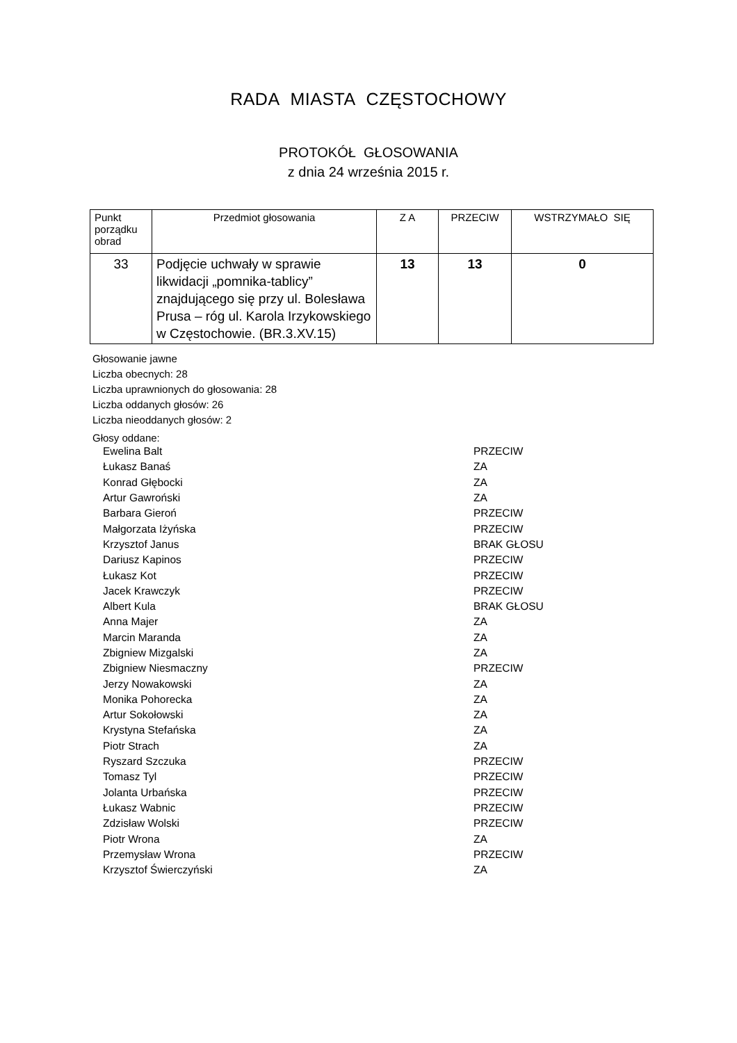RADA MIASTA CZĘSTOCHOWY
PROTOKÓŁ GŁOSOWANIA
z dnia 24 września 2015 r.
| Punkt porządku obrad | Przedmiot głosowania | Z A | PRZECIW | WSTRZYMAŁO SIĘ |
| --- | --- | --- | --- | --- |
| 33 | Podjęcie uchwały w sprawie likwidacji „pomnika-tablicy” znajdującego się przy ul. Bolesława Prusa – róg ul. Karola Irzykowskiego w Częstochowie. (BR.3.XV.15) | 13 | 13 | 0 |
Głosowanie jawne
Liczba obecnych: 28
Liczba uprawnionych do głosowania: 28
Liczba oddanych głosów: 26
Liczba nieoddanych głosów: 2
Głosy oddane:
| Ewelina Balt | PRZECIW |
| Łukasz Banaś | ZA |
| Konrad Głębocki | ZA |
| Artur Gawroński | ZA |
| Barbara Gieroń | PRZECIW |
| Małgorzata Iżyńska | PRZECIW |
| Krzysztof Janus | BRAK GŁOSU |
| Dariusz Kapinos | PRZECIW |
| Łukasz Kot | PRZECIW |
| Jacek Krawczyk | PRZECIW |
| Albert Kula | BRAK GŁOSU |
| Anna Majer | ZA |
| Marcin Maranda | ZA |
| Zbigniew Mizgalski | ZA |
| Zbigniew Niesmaczny | PRZECIW |
| Jerzy Nowakowski | ZA |
| Monika Pohorecka | ZA |
| Artur Sokołowski | ZA |
| Krystyna Stefańska | ZA |
| Piotr Strach | ZA |
| Ryszard Szczuka | PRZECIW |
| Tomasz Tyl | PRZECIW |
| Jolanta Urbańska | PRZECIW |
| Łukasz Wabnic | PRZECIW |
| Zdzisław Wolski | PRZECIW |
| Piotr Wrona | ZA |
| Przemysław Wrona | PRZECIW |
| Krzysztof Świerczyński | ZA |